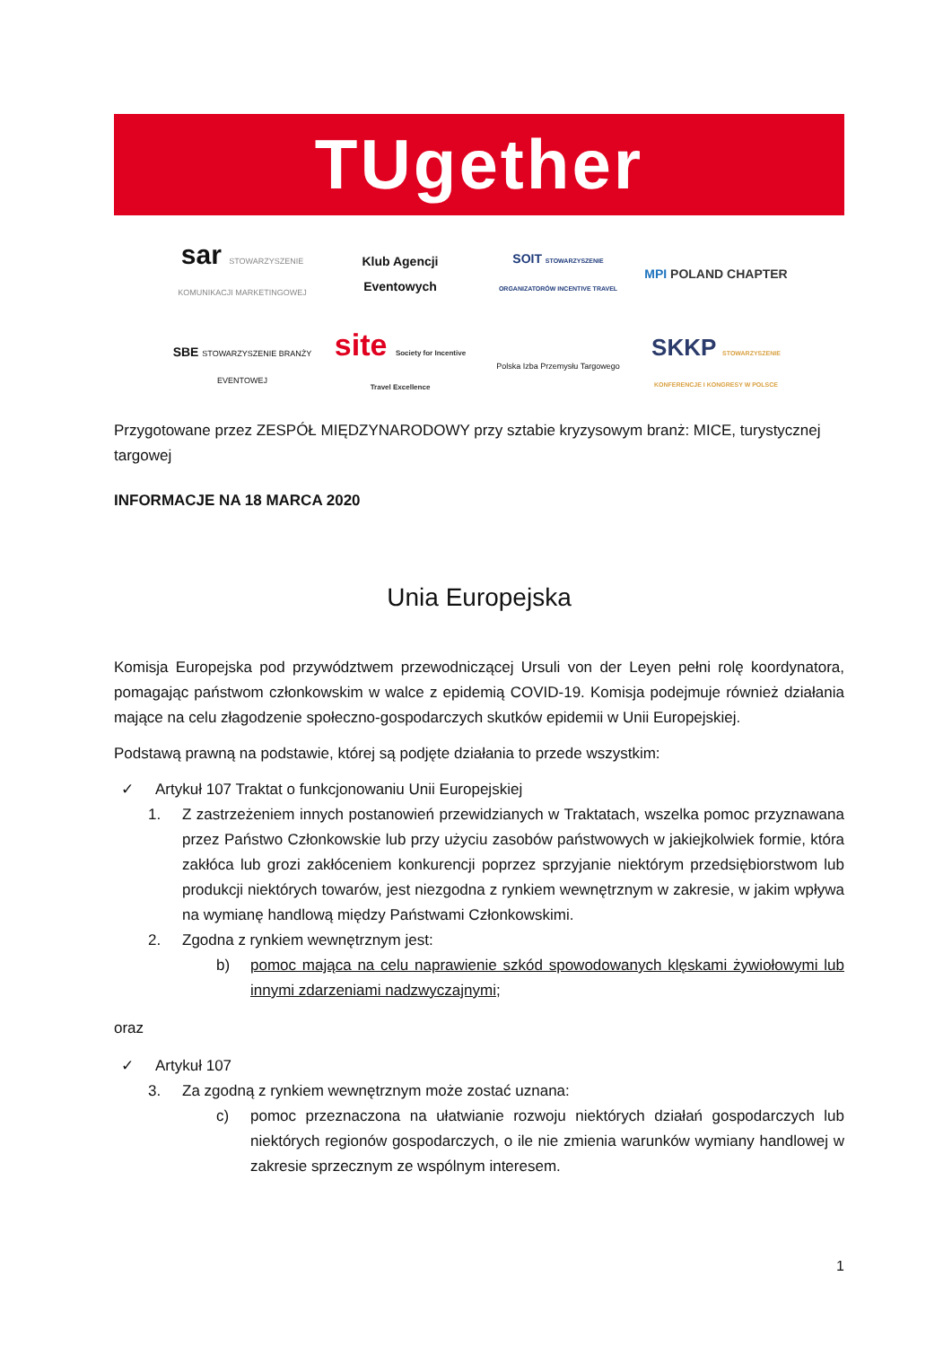TUgether
sar STOWARZYSZENIE KOMUNIKACJI MARKETINGOWEJ
Klub Agencji Eventowych
SOIT STOWARZYSZENIE ORGANIZATORÓW INCENTIVE TRAVEL
MPI POLAND CHAPTER
SBE STOWARZYSZENIE BRANŻY EVENTOWEJ
site Society for Incentive Travel Excellence
Polska Izba Przemysłu Targowego
SKKP STOWARZYSZENIE KONFERENCJE I KONGRESY W POLSCE
Przygotowane przez ZESPÓŁ MIĘDZYNARODOWY przy sztabie kryzysowym branż: MICE, turystycznej targowej
INFORMACJE NA 18 MARCA 2020
Unia Europejska
Komisja Europejska pod przywództwem przewodniczącej Ursuli von der Leyen pełni rolę koordynatora, pomagając państwom członkowskim w walce z epidemią COVID-19. Komisja podejmuje również działania mające na celu złagodzenie społeczno-gospodarczych skutków epidemii w Unii Europejskiej.
Podstawą prawną na podstawie, której są podjęte działania to przede wszystkim:
✓ Artykuł 107 Traktat o funkcjonowaniu Unii Europejskiej
1. Z zastrzeżeniem innych postanowień przewidzianych w Traktatach, wszelka pomoc przyznawana przez Państwo Członkowskie lub przy użyciu zasobów państwowych w jakiejkolwiek formie, która zakłóca lub grozi zakłóceniem konkurencji poprzez sprzyjanie niektórym przedsiębiorstwom lub produkcji niektórych towarów, jest niezgodna z rynkiem wewnętrznym w zakresie, w jakim wpływa na wymianę handlową między Państwami Członkowskimi.
2. Zgodna z rynkiem wewnętrznym jest:
b) pomoc mająca na celu naprawienie szkód spowodowanych klęskami żywiołowymi lub innymi zdarzeniami nadzwyczajnymi;
oraz
✓ Artykuł 107
3. Za zgodną z rynkiem wewnętrznym może zostać uznana:
c) pomoc przeznaczona na ułatwianie rozwoju niektórych działań gospodarczych lub niektórych regionów gospodarczych, o ile nie zmienia warunków wymiany handlowej w zakresie sprzecznym ze wspólnym interesem.
1